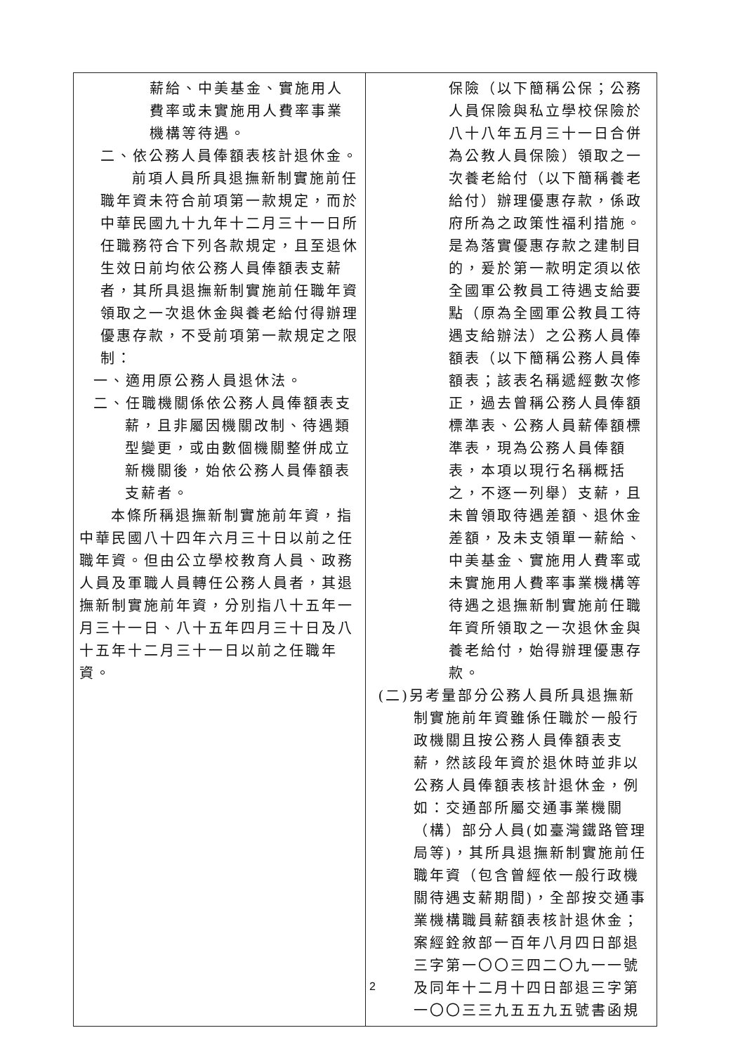| 薪給、中美基金、實施用人費率或未實施用人費率事業機構等待遇。 二、依公務人員俸額表核計退休金。 前項人員所具退撫新制實施前任職年資未符合前項第一款規定，而於中華民國九十九年十二月三十一日所任職務符合下列各款規定，且至退休生效日前均依公務人員俸額表支薪者，其所具退撫新制實施前任職年資領取之一次退休金與養老給付得辦理優惠存款，不受前項第一款規定之限制： 一、適用原公務人員退休法。 二、任職機關係依公務人員俸額表支薪，且非屬因機關改制、待遇類型變更，或由數個機關整併成立新機關後，始依公務人員俸額表支薪者。 本條所稱退撫新制實施前年資，指中華民國八十四年六月三十日以前之任職年資。但由公立學校教育人員、政務人員及軍職人員轉任公務人員者，其退撫新制實施前年資，分別指八十五年一月三十一日、八十五年四月三十日及八十五年十二月三十一日以前之任職年資。 | 保險（以下簡稱公保；公務人員保險與私立學校保險於八十八年五月三十一日合併為公教人員保險）領取之一次養老給付（以下簡稱養老給付）辦理優惠存款，係政府所為之政策性福利措施。是為落實優惠存款之建制目的，爰於第一款明定須以依全國軍公教員工待遇支給要點（原為全國軍公教員工待遇支給辦法）之公務人員俸額表（以下簡稱公務人員俸額表；該表名稱遞經數次修正，過去曾稱公務人員俸額標準表、公務人員薪俸額標準表，現為公務人員俸額表，本項以現行名稱概括之，不逐一列舉）支薪，且未曾領取待遇差額、退休金差額，及未支領單一薪給、中美基金、實施用人費率或未實施用人費率事業機構等待遇之退撫新制實施前任職年資所領取之一次退休金與養老給付，始得辦理優惠存款。 (二)另考量部分公務人員所具退撫新制實施前年資雖係任職於一般行政機關且按公務人員俸額表支薪，然該段年資於退休時並非以公務人員俸額表核計退休金，例如：交通部所屬交通事業機關（構）部分人員(如臺灣鐵路管理局等)，其所具退撫新制實施前任職年資（包含曾經依一般行政機關待遇支薪期間)，全部按交通事業機構職員薪額表核計退休金；案經銓敘部一百年八月四日部退三字第一〇〇三四二〇九一一號及同年十二月十四日部退三字第一〇〇三三九五五九五號書函規 |
2